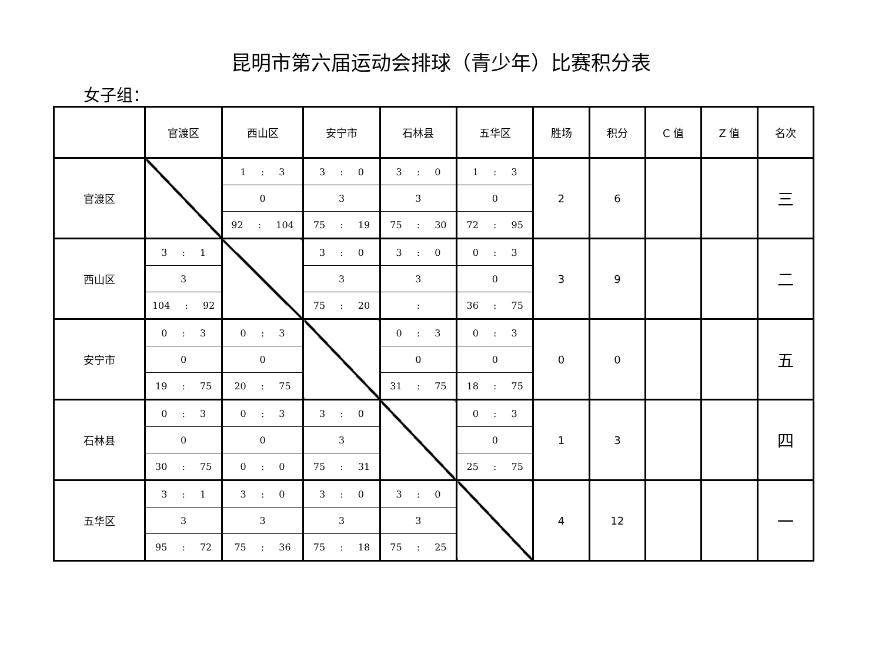昆明市第六届运动会排球（青少年）比赛积分表
女子组：
| | 官渡区 | 西山区 | 安宁市 | 石林县 | 五华区 | 胜场 | 积分 | C 值 | Z 值 | 名次 |
| --- | --- | --- | --- | --- | --- | --- | --- | --- | --- | --- |
| 官渡区 | | 1 : 3 | 3 : 0 | 3 : 0 | 1 : 3 | 2 | 6 | | | 三 |
| | | 0 | 3 | 3 | 0 | | | | | |
| | | 92 : 104 | 75 : 19 | 75 : 30 | 72 : 95 | | | | | |
| 西山区 | 3 : 1 | | 3 : 0 | 3 : 0 | 0 : 3 | 3 | 9 | | | 二 |
| | 3 | | 3 | 3 | 0 | | | | | |
| | 104 : 92 | | 75 : 20 | : | 36 : 75 | | | | | |
| 安宁市 | 0 : 3 | 0 : 3 | | 0 : 3 | 0 : 3 | 0 | 0 | | | 五 |
| | 0 | 0 | | 0 | 0 | | | | | |
| | 19 : 75 | 20 : 75 | | 31 : 75 | 18 : 75 | | | | | |
| 石林县 | 0 : 3 | 0 : 3 | 3 : 0 | | 0 : 3 | 1 | 3 | | | 四 |
| | 0 | 0 | 3 | | 0 | | | | | |
| | 30 : 75 | 0 : 0 | 75 : 31 | | 25 : 75 | | | | | |
| 五华区 | 3 : 1 | 3 : 0 | 3 : 0 | 3 : 0 | | 4 | 12 | | | 一 |
| | 3 | 3 | 3 | 3 | | | | | | |
| | 95 : 72 | 75 : 36 | 75 : 18 | 75 : 25 | | | | | | |